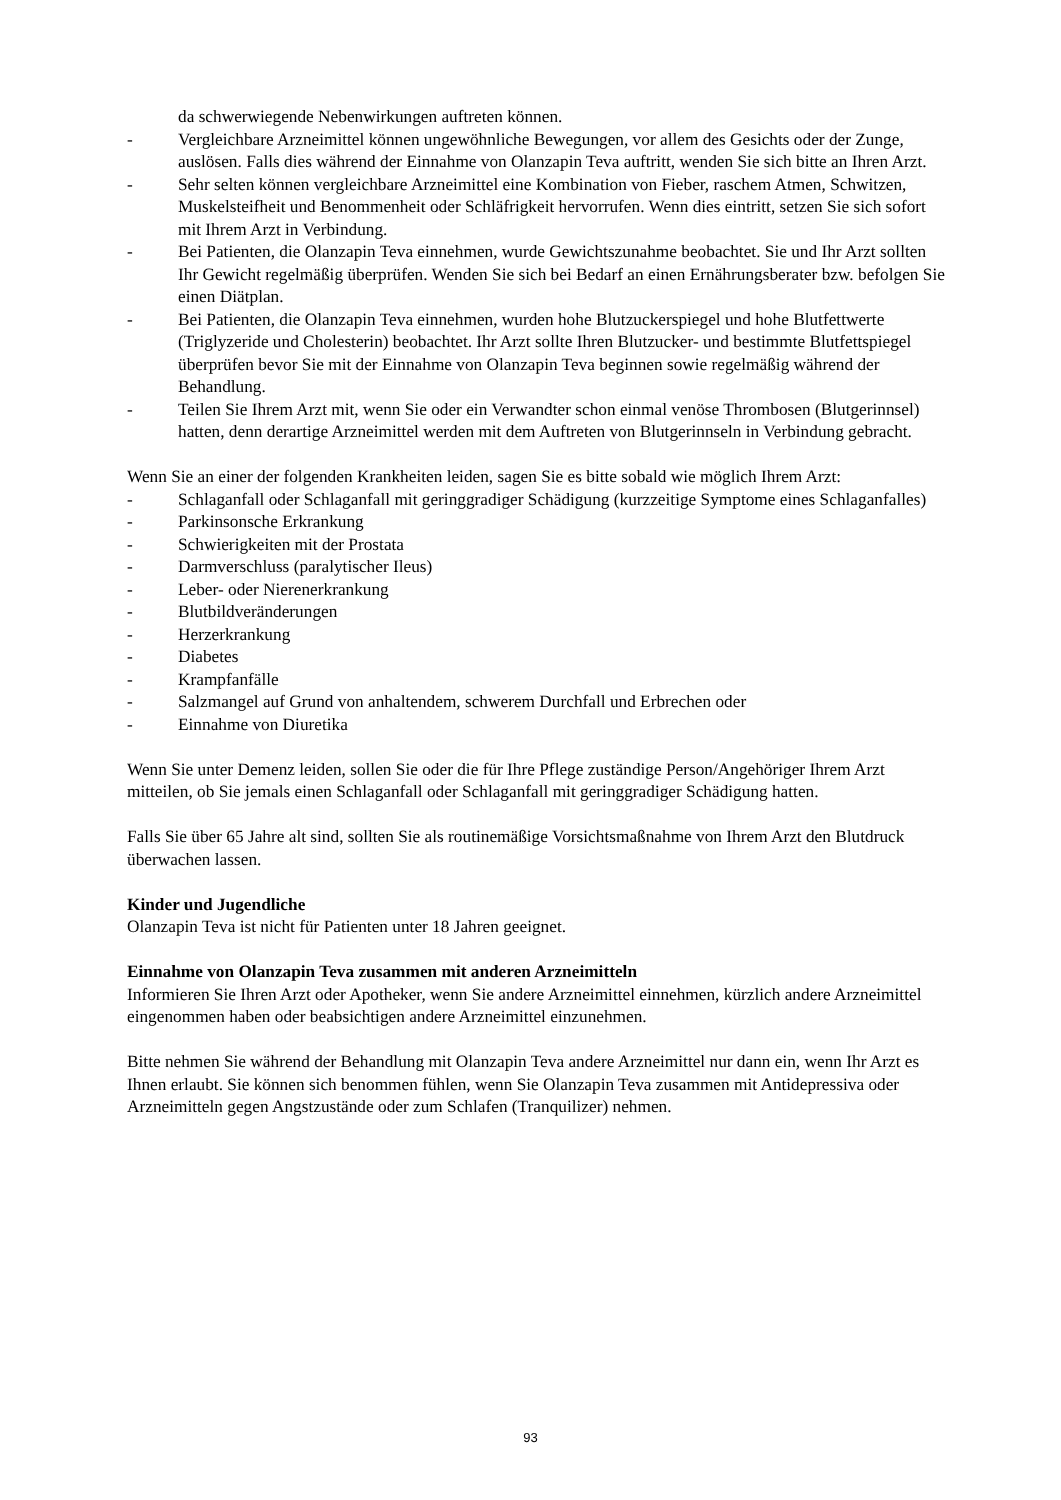da schwerwiegende Nebenwirkungen auftreten können.
- Vergleichbare Arzneimittel können ungewöhnliche Bewegungen, vor allem des Gesichts oder der Zunge, auslösen. Falls dies während der Einnahme von Olanzapin Teva auftritt, wenden Sie sich bitte an Ihren Arzt.
- Sehr selten können vergleichbare Arzneimittel eine Kombination von Fieber, raschem Atmen, Schwitzen, Muskelsteifheit und Benommenheit oder Schläfrigkeit hervorrufen. Wenn dies eintritt, setzen Sie sich sofort mit Ihrem Arzt in Verbindung.
- Bei Patienten, die Olanzapin Teva einnehmen, wurde Gewichtszunahme beobachtet. Sie und Ihr Arzt sollten Ihr Gewicht regelmäßig überprüfen. Wenden Sie sich bei Bedarf an einen Ernährungsberater bzw. befolgen Sie einen Diätplan.
- Bei Patienten, die Olanzapin Teva einnehmen, wurden hohe Blutzuckerspiegel und hohe Blutfettwerte (Triglyzeride und Cholesterin) beobachtet. Ihr Arzt sollte Ihren Blutzucker- und bestimmte Blutfettspiegel überprüfen bevor Sie mit der Einnahme von Olanzapin Teva beginnen sowie regelmäßig während der Behandlung.
- Teilen Sie Ihrem Arzt mit, wenn Sie oder ein Verwandter schon einmal venöse Thrombosen (Blutgerinnsel) hatten, denn derartige Arzneimittel werden mit dem Auftreten von Blutgerinnseln in Verbindung gebracht.
Wenn Sie an einer der folgenden Krankheiten leiden, sagen Sie es bitte sobald wie möglich Ihrem Arzt:
- Schlaganfall oder Schlaganfall mit geringgradiger Schädigung (kurzzeitige Symptome eines Schlaganfalles)
- Parkinsonsche Erkrankung
- Schwierigkeiten mit der Prostata
- Darmverschluss (paralytischer Ileus)
- Leber- oder Nierenerkrankung
- Blutbildveränderungen
- Herzerkrankung
- Diabetes
- Krampfanfälle
- Salzmangel auf Grund von anhaltendem, schwerem Durchfall und Erbrechen oder
- Einnahme von Diuretika
Wenn Sie unter Demenz leiden, sollen Sie oder die für Ihre Pflege zuständige Person/Angehöriger Ihrem Arzt mitteilen, ob Sie jemals einen Schlaganfall oder Schlaganfall mit geringgradiger Schädigung hatten.
Falls Sie über 65 Jahre alt sind, sollten Sie als routinemäßige Vorsichtsmaßnahme von Ihrem Arzt den Blutdruck überwachen lassen.
Kinder und Jugendliche
Olanzapin Teva ist nicht für Patienten unter 18 Jahren geeignet.
Einnahme von Olanzapin Teva zusammen mit anderen Arzneimitteln
Informieren Sie Ihren Arzt oder Apotheker, wenn Sie andere Arzneimittel einnehmen, kürzlich andere Arzneimittel eingenommen haben oder beabsichtigen andere Arzneimittel einzunehmen.
Bitte nehmen Sie während der Behandlung mit Olanzapin Teva andere Arzneimittel nur dann ein, wenn Ihr Arzt es Ihnen erlaubt. Sie können sich benommen fühlen, wenn Sie Olanzapin Teva zusammen mit Antidepressiva oder Arzneimitteln gegen Angstzustände oder zum Schlafen (Tranquilizer) nehmen.
93